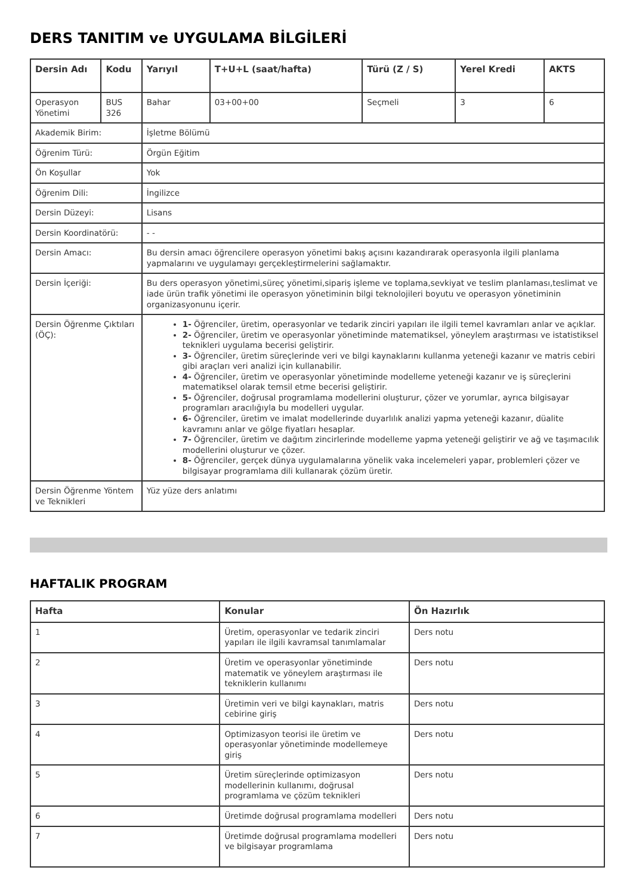DERS TANITIM ve UYGULAMA BİLGİLERİ
| Dersin Adı | Kodu | Yarıyıl | T+U+L (saat/hafta) | Türü (Z / S) | Yerel Kredi | AKTS |
| --- | --- | --- | --- | --- | --- | --- |
| Operasyon Yönetimi | BUS 326 | Bahar | 03+00+00 | Seçmeli | 3 | 6 |
| Akademik Birim: | | İşletme Bölümü | | | | |
| Öğrenim Türü: | | Örgün Eğitim | | | | |
| Ön Koşullar | | Yok | | | | |
| Öğrenim Dili: | | İngilizce | | | | |
| Dersin Düzeyi: | | Lisans | | | | |
| Dersin Koordinatörü: | | - - | | | | |
| Dersin Amacı: | | Bu dersin amacı öğrencilere operasyon yönetimi bakış açısını kazandırarak operasyonla ilgili planlama yapmalarını ve uygulamayı gerçekleştirmelerini sağlamaktır. | | | | |
| Dersin İçeriği: | | Bu ders operasyon yönetimi,süreç yönetimi,sipariş işleme ve toplama,sevkiyat ve teslim planlaması,teslimat ve iade ürün trafik yönetimi ile operasyon yönetiminin bilgi teknolojileri boyutu ve operasyon yönetiminin organizasyonunu içerir. | | | | |
| Dersin Öğrenme Çıktıları (ÖÇ): | | 1- Öğrenciler, üretim, operasyonlar ve tedarik zinciri yapıları ile ilgili temel kavramları anlar ve açıklar. 2- Öğrenciler, üretim ve operasyonlar yönetiminde matematiksel, yöneylem araştırması ve istatistiksel teknikleri uygulama becerisi geliştirir. 3- Öğrenciler, üretim süreçlerinde veri ve bilgi kaynaklarını kullanma yeteneği kazanır ve matris cebiri gibi araçları veri analizi için kullanabilir. 4- Öğrenciler, üretim ve operasyonlar yönetiminde modelleme yeteneği kazanır ve iş süreçlerini matematiksel olarak temsil etme becerisi geliştirir. 5- Öğrenciler, doğrusal programlama modellerini oluşturur, çözer ve yorumlar, ayrıca bilgisayar programları aracılığıyla bu modelleri uygular. 6- Öğrenciler, üretim ve imalat modellerinde duyarlılık analizi yapma yeteneği kazanır, düalite kavramını anlar ve gölge fiyatları hesaplar. 7- Öğrenciler, üretim ve dağıtım zincirlerinde modelleme yapma yeteneği geliştirir ve ağ ve taşımacılık modellerini oluşturur ve çözer. 8- Öğrenciler, gerçek dünya uygulamalarına yönelik vaka incelemeleri yapar, problemleri çözer ve bilgisayar programlama dili kullanarak çözüm üretir. | | | | |
| Dersin Öğrenme Yöntem ve Teknikleri | | Yüz yüze ders anlatımı | | | | |
HAFTALIK PROGRAM
| Hafta | Konular | Ön Hazırlık |
| --- | --- | --- |
| 1 | Üretim, operasyonlar ve tedarik zinciri yapıları ile ilgili kavramsal tanımlamalar | Ders notu |
| 2 | Üretim ve operasyonlar yönetiminde matematik ve yöneylem araştırması ile tekniklerin kullanımı | Ders notu |
| 3 | Üretimin veri ve bilgi kaynakları, matris cebirine giriş | Ders notu |
| 4 | Optimizasyon teorisi ile üretim ve operasyonlar yönetiminde modellemeye giriş | Ders notu |
| 5 | Üretim süreçlerinde optimizasyon modellerinin kullanımı, doğrusal programlama ve çözüm teknikleri | Ders notu |
| 6 | Üretimde doğrusal programlama modelleri | Ders notu |
| 7 | Üretimde doğrusal programlama modelleri ve bilgisayar programlama | Ders notu |